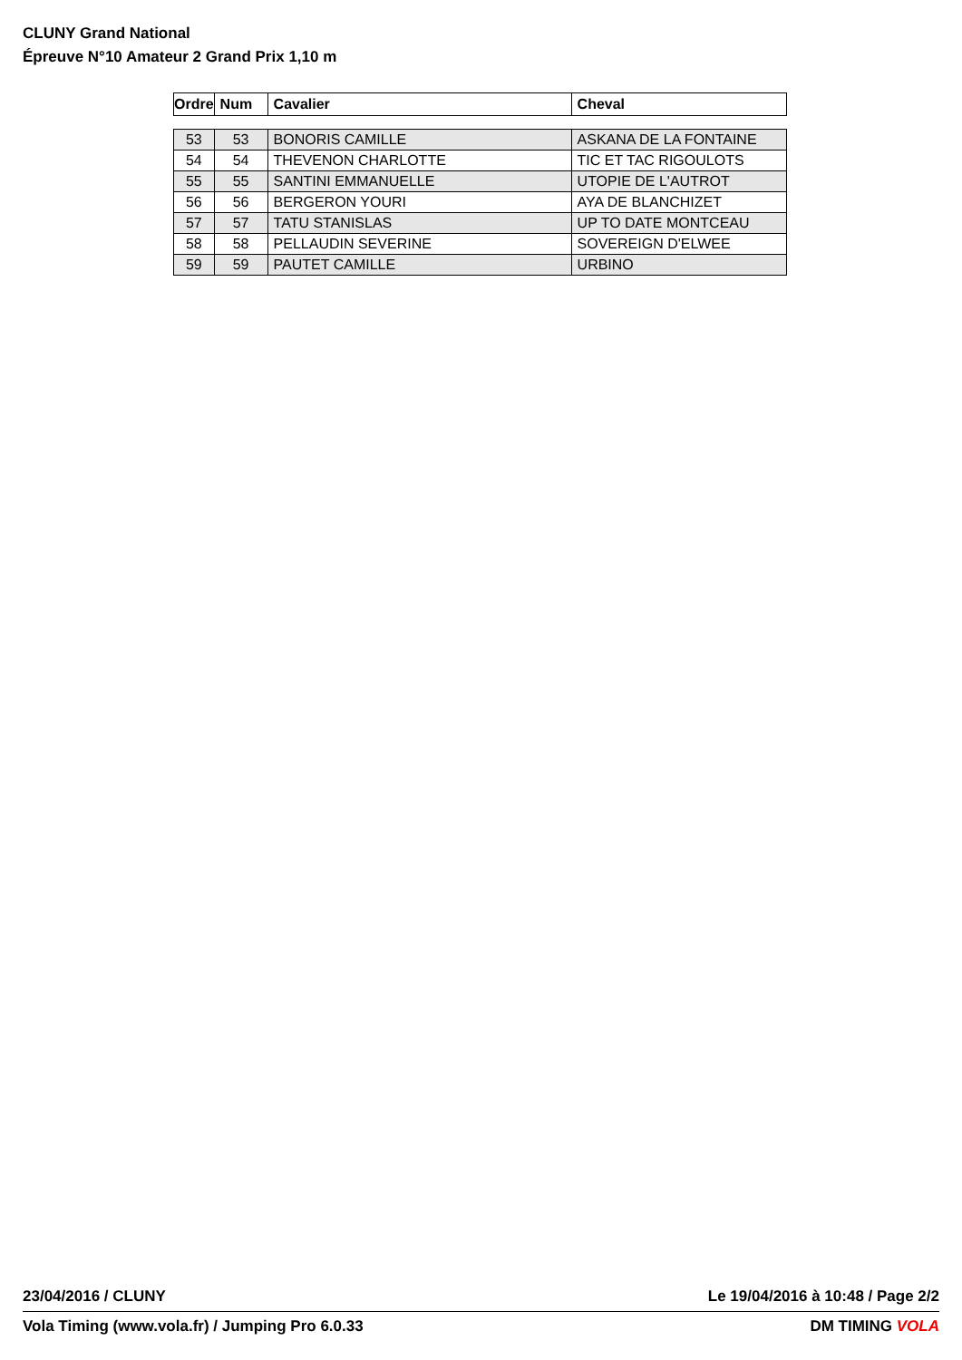CLUNY Grand National
Épreuve N°10 Amateur 2 Grand Prix 1,10 m
| Ordre | Num | Cavalier | Cheval |
| --- | --- | --- | --- |
| 53 | 53 | BONORIS CAMILLE | ASKANA DE LA FONTAINE |
| 54 | 54 | THEVENON CHARLOTTE | TIC ET TAC RIGOULOTS |
| 55 | 55 | SANTINI EMMANUELLE | UTOPIE DE L'AUTROT |
| 56 | 56 | BERGERON YOURI | AYA DE BLANCHIZET |
| 57 | 57 | TATU STANISLAS | UP TO DATE MONTCEAU |
| 58 | 58 | PELLAUDIN SEVERINE | SOVEREIGN D'ELWEE |
| 59 | 59 | PAUTET CAMILLE | URBINO |
23/04/2016 / CLUNY Le 19/04/2016 à 10:48 / Page 2/2
Vola Timing (www.vola.fr) / Jumping Pro 6.0.33 DM TIMING VOLA